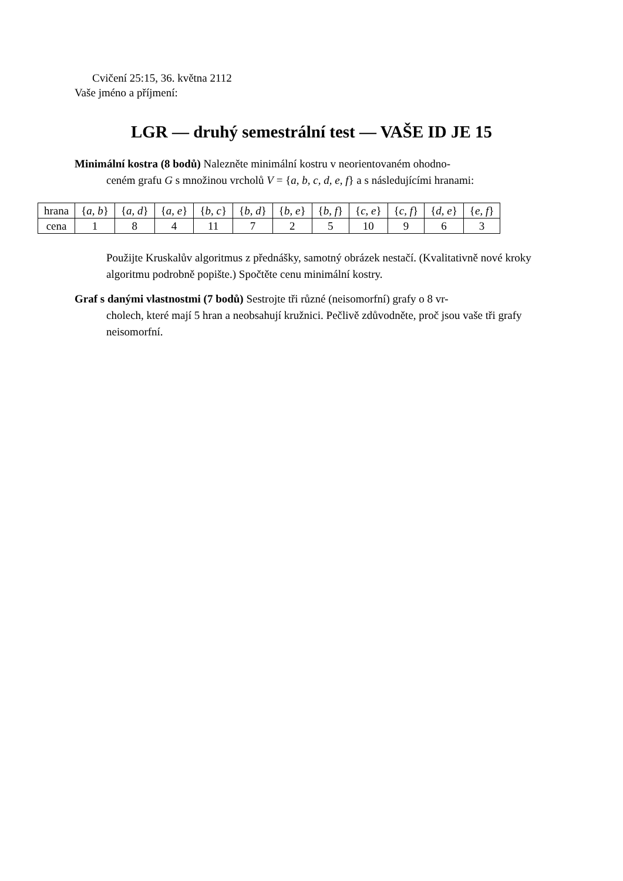Cvičení 25:15, 36. května 2112
Vaše jméno a příjmení:
LGR — druhý semestrální test — VAŠE ID JE 15
Minimální kostra (8 bodů) Nalezněte minimální kostru v neorientovaném ohodno-
ceném grafu G s množinou vrcholů V = {a, b, c, d, e, f} a s následujícími hranami:
| hrana | { a, b } | { a, d } | { a, e } | { b, c } | { b, d } | { b, e } | { b, f } | { c, e } | { c, f } | { d, e } | { e, f } |
| cena | 1 | 8 | 4 | 11 | 7 | 2 | 5 | 10 | 9 | 6 | 3 |
Použijte Kruskalův algoritmus z přednášky, samotný obrázek nestačí. (Kvalitativně nové kroky algoritmu podrobně popište.) Spočtěte cenu minimální kostry.
Graf s danými vlastnostmi (7 bodů) Sestrojte tři různé (neisomorfní) grafy o 8 vr-
cholech, které mají 5 hran a neobsahují kružnici. Pečlivě zdůvodněte, proč jsou vaše tři grafy neisomorfní.